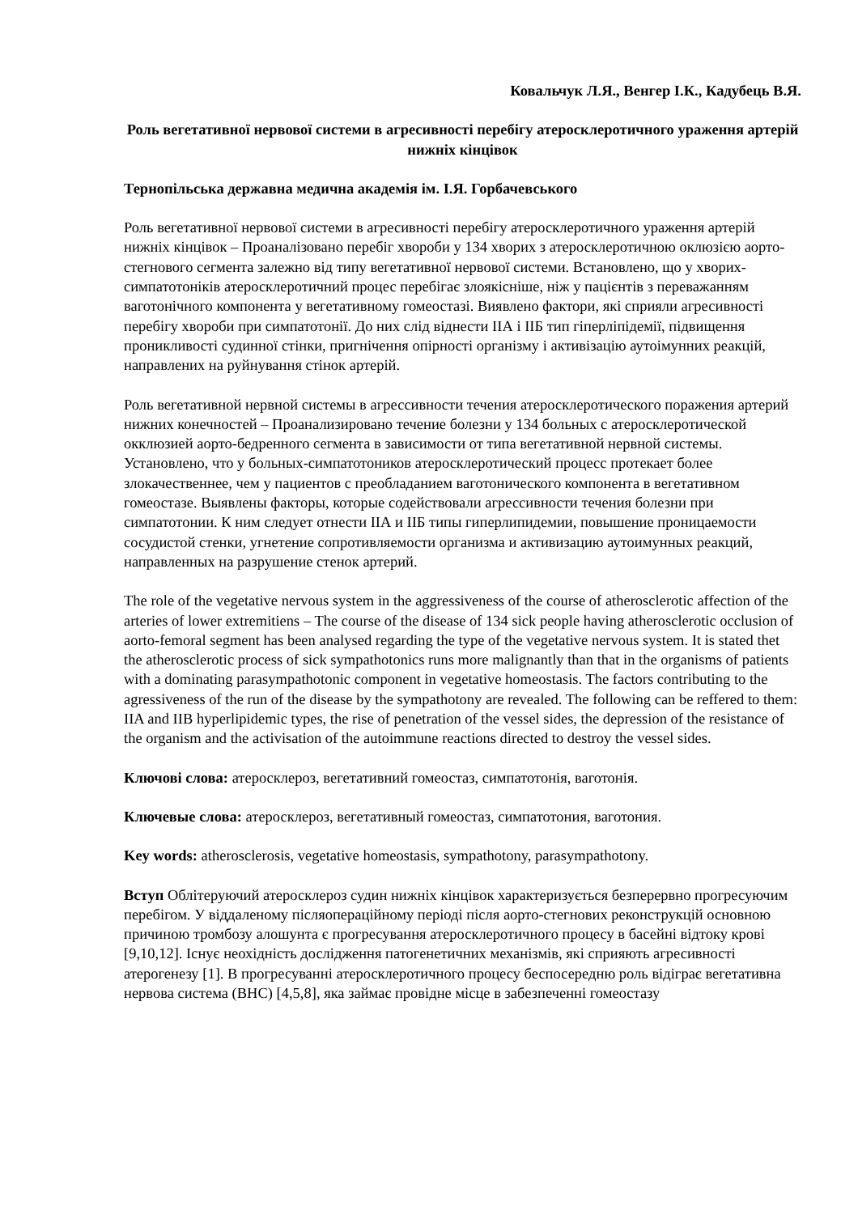Ковальчук Л.Я., Венгер І.К., Кадубець В.Я.
Роль вегетативної нервової системи в агресивності перебігу атеросклеротичного ураження артерій нижніх кінцівок
Тернопільська державна медична академія ім. І.Я. Горбачевського
Роль вегетативної нервової системи в агресивності перебігу атеросклеротичного ураження артерій нижніх кінцівок – Проаналізовано перебіг хвороби у 134 хворих з атеросклеротичною оклюзією аорто-стегнового сегмента залежно від типу вегетативної нервової системи. Встановлено, що у хворих-симпатотоніків атеросклеротичний процес перебігає злоякісніше, ніж у пацієнтів з переважанням ваготонічного компонента у вегетативному гомеостазі. Виявлено фактори, які сприяли агресивності перебігу хвороби при симпатотонії. До них слід віднести ІІА і ІІБ тип гіперліпідемії, підвищення проникливості судинної стінки, пригнічення опірності організму і активізацію аутоімунних реакцій, направлених на руйнування стінок артерій.
Роль вегетативной нервной системы в агрессивности течения атеросклеротического поражения артерий нижних конечностей – Проанализировано течение болезни у 134 больных с атеросклеротической окклюзией аорто-бедренного сегмента в зависимости от типа вегетативной нервной системы. Установлено, что у больных-симпатотоников атеросклеротический процесс протекает более злокачественнее, чем у пациентов с преобладанием ваготонического компонента в вегетативном гомеостазе. Выявлены факторы, которые содействовали агрессивности течения болезни при симпатотонии. К ним следует отнести ІІА и ІІБ типы гиперлипидемии, повышение проницаемости сосудистой стенки, угнетение сопротивляемости организма и активизацию аутоимунных реакций, направленных на разрушение стенок артерий.
The role of the vegetative nervous system in the aggressiveness of the course of atherosclerotic affection of the arteries of lower extremitiens – The course of the disease of 134 sick people having atherosclerotic occlusion of aorto-femoral segment has been analysed regarding the type of the vegetative nervous system. It is stated thet the atherosclerotic process of sick sympathotonics runs more malignantly than that in the organisms of patients with a dominating parasympathotonic component in vegetative homeostasis. The factors contributing to the agressiveness of the run of the disease by the sympathotony are revealed. The following can be reffered to them: IIA and IIB hyperlipidemic types, the rise of penetration of the vessel sides, the depression of the resistance of the organism and the activisation of the autoimmune reactions directed to destroy the vessel sides.
Ключові слова: атеросклероз, вегетативний гомеостаз, симпатотонія, ваготонія.
Ключевые слова: атеросклероз, вегетативный гомеостаз, симпатотония, ваготония.
Key words: atherosclerosis, vegetative homeostasis, sympathotony, parasympathotony.
Вступ Облітеруючий атеросклероз судин нижніх кінцівок характеризується безперервно прогресуючим перебігом. У віддаленому післяопераційному періоді після аорто-стегнових реконструкцій основною причиною тромбозу алошунта є прогресування атеросклеротичного процесу в басейні відтоку крові [9,10,12]. Існує неохідність дослідження патогенетичних механізмів, які сприяють агресивності атерогенезу [1]. В прогресуванні атеросклеротичного процесу беспосередню роль відіграє вегетативна нервова система (ВНС) [4,5,8], яка займає провідне місце в забезпеченні гомеостазу